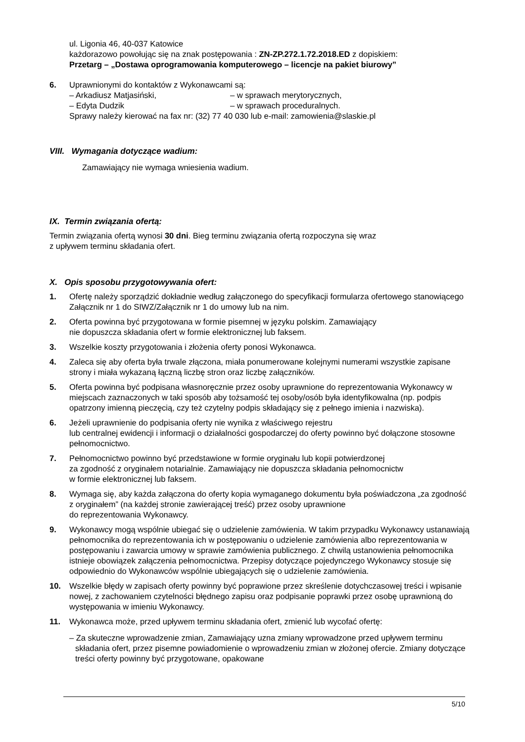ul. Ligonia 46, 40-037 Katowice
każdorazowo powołując się na znak postępowania : ZN-ZP.272.1.72.2018.ED z dopiskiem:
Przetarg – „Dostawa oprogramowania komputerowego – licencje na pakiet biurowy”
6. Uprawnionymi do kontaktów z Wykonawcami są:
– Arkadiusz Matjasiński, – w sprawach merytorycznych,
– Edyta Dudzik – w sprawach proceduralnych.
Sprawy należy kierować na fax nr: (32) 77 40 030 lub e-mail: zamowienia@slaskie.pl
VIII. Wymagania dotyczące wadium:
Zamawiający nie wymaga wniesienia wadium.
IX. Termin związania ofertą:
Termin związania ofertą wynosi 30 dni. Bieg terminu związania ofertą rozpoczyna się wraz
z upływem terminu składania ofert.
X. Opis sposobu przygotowywania ofert:
1. Ofertę należy sporządzić dokładnie według załączonego do specyfikacji formularza ofertowego stanowiącego Załącznik nr 1 do SIWZ/Załącznik nr 1 do umowy lub na nim.
2. Oferta powinna być przygotowana w formie pisemnej w języku polskim. Zamawiający
nie dopuszcza składania ofert w formie elektronicznej lub faksem.
3. Wszelkie koszty przygotowania i złożenia oferty ponosi Wykonawca.
4. Zaleca się aby oferta była trwale złączona, miała ponumerowane kolejnymi numerami wszystkie zapisane strony i miała wykazaną łączną liczbę stron oraz liczbę załączników.
5. Oferta powinna być podpisana własnoręcznie przez osoby uprawnione do reprezentowania Wykonawcy w miejscach zaznaczonych w taki sposób aby tożsamość tej osoby/osób była identyfikowalna (np. podpis opatrzony imienną pieczęcią, czy też czytelny podpis składający się z pełnego imienia i nazwiska).
6. Jeżeli uprawnienie do podpisania oferty nie wynika z właściwego rejestru
lub centralnej ewidencji i informacji o działalności gospodarczej do oferty powinno być dołączone stosowne pełnomocnictwo.
7. Pełnomocnictwo powinno być przedstawione w formie oryginału lub kopii potwierdzonej
za zgodność z oryginałem notarialnie. Zamawiający nie dopuszcza składania pełnomocnictw
w formie elektronicznej lub faksem.
8. Wymaga się, aby każda załączona do oferty kopia wymaganego dokumentu była poświadczona „za zgodność z oryginałem” (na każdej stronie zawierającej treść) przez osoby uprawnione
do reprezentowania Wykonawcy.
9. Wykonawcy mogą wspólnie ubiegać się o udzielenie zamówienia. W takim przypadku Wykonawcy ustanawiają pełnomocnika do reprezentowania ich w postępowaniu o udzielenie zamówienia albo reprezentowania w postępowaniu i zawarcia umowy w sprawie zamówienia publicznego. Z chwilą ustanowienia pełnomocnika istnieje obowiązek załączenia pełnomocnictwa. Przepisy dotyczące pojedynczego Wykonawcy stosuje się odpowiednio do Wykonawców wspólnie ubiegających się o udzielenie zamówienia.
10. Wszelkie błędy w zapisach oferty powinny być poprawione przez skreślenie dotychczasowej treści i wpisanie nowej, z zachowaniem czytelności błędnego zapisu oraz podpisanie poprawki przez osobę uprawnioną do występowania w imieniu Wykonawcy.
11. Wykonawca może, przed upływem terminu składania ofert, zmienić lub wycofać ofertę:
– Za skuteczne wprowadzenie zmian, Zamawiający uzna zmiany wprowadzone przed upływem terminu składania ofert, przez pisemne powiadomienie o wprowadzeniu zmian w złożonej ofercie. Zmiany dotyczące treści oferty powinny być przygotowane, opakowane
5/10